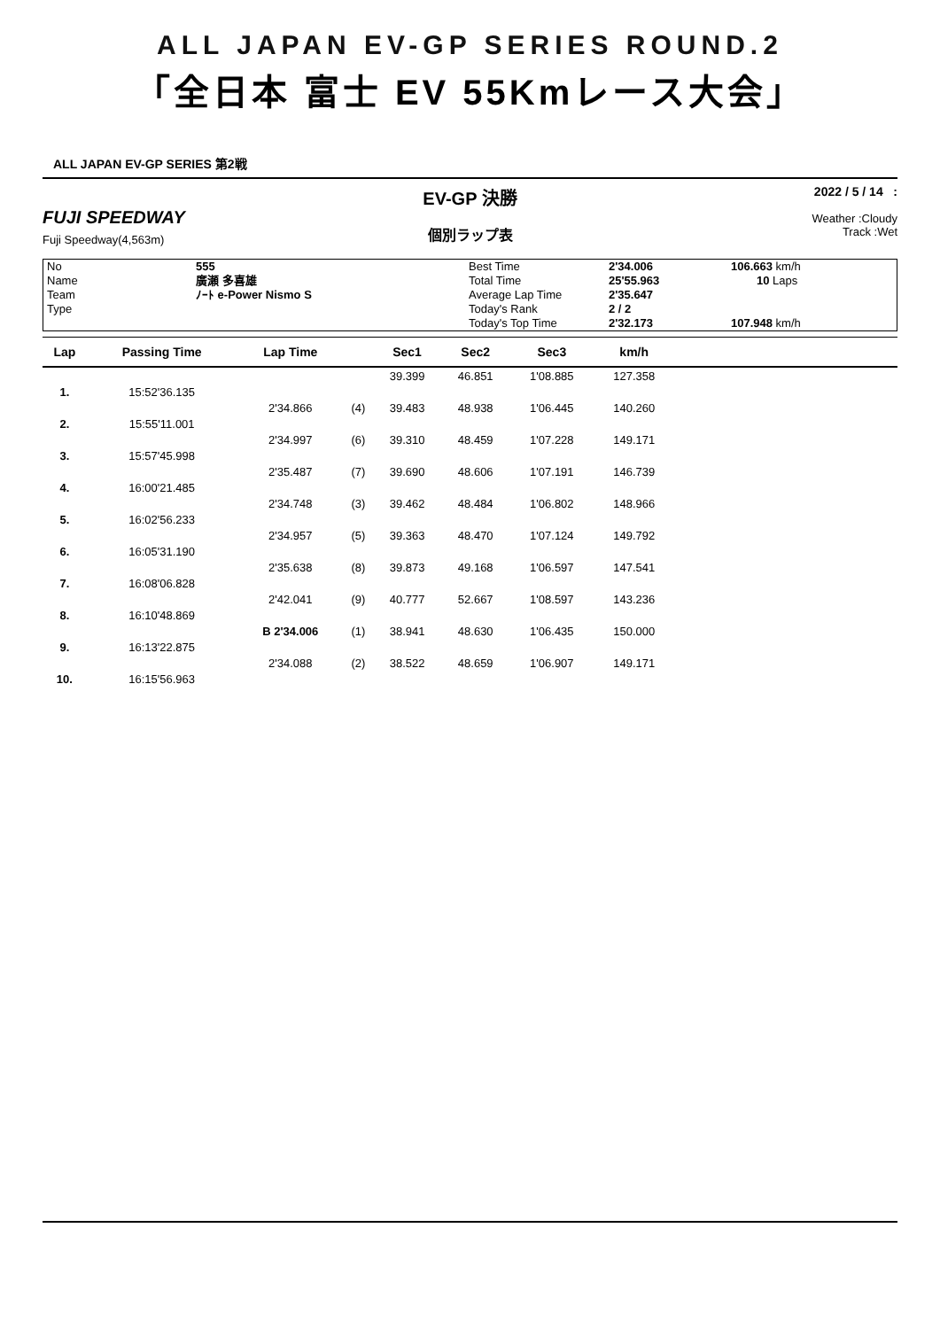ALL JAPAN EV-GP SERIES ROUND.2
「全日本 富士 EV 55Kmレース大会」
ALL JAPAN EV-GP SERIES 第2戦
FUJI SPEEDWAY
Fuji Speedway(4,563m)
EV-GP 決勝
個別ラップ表
2022 / 5 / 14 :
Weather :Cloudy
Track :Wet
| No Name Team Type | 555 廣瀬 多喜雄 ﾉｰﾄ e-Power Nismo S | Best Time Total Time Average Lap Time Today's Rank Today's Top Time | 2'34.006 25'55.963 2'35.647 2 / 2 2'32.173 | 106.663 km/h 10 Laps 107.948 km/h |
| Lap | Passing Time | Lap Time | | Sec1 | Sec2 | Sec3 | km/h | |
| --- | --- | --- | --- | --- | --- | --- | --- | --- |
| | | | | 39.399 | 46.851 | 1'08.885 | 127.358 | |
| 1. | 15:52'36.135 | | | | | | | |
| | | 2'34.866 | (4) | 39.483 | 48.938 | 1'06.445 | 140.260 | |
| 2. | 15:55'11.001 | | | | | | | |
| | | 2'34.997 | (6) | 39.310 | 48.459 | 1'07.228 | 149.171 | |
| 3. | 15:57'45.998 | | | | | | | |
| | | 2'35.487 | (7) | 39.690 | 48.606 | 1'07.191 | 146.739 | |
| 4. | 16:00'21.485 | | | | | | | |
| | | 2'34.748 | (3) | 39.462 | 48.484 | 1'06.802 | 148.966 | |
| 5. | 16:02'56.233 | | | | | | | |
| | | 2'34.957 | (5) | 39.363 | 48.470 | 1'07.124 | 149.792 | |
| 6. | 16:05'31.190 | | | | | | | |
| | | 2'35.638 | (8) | 39.873 | 49.168 | 1'06.597 | 147.541 | |
| 7. | 16:08'06.828 | | | | | | | |
| | | 2'42.041 | (9) | 40.777 | 52.667 | 1'08.597 | 143.236 | |
| 8. | 16:10'48.869 | | | | | | | |
| | | B 2'34.006 | (1) | 38.941 | 48.630 | 1'06.435 | 150.000 | |
| 9. | 16:13'22.875 | | | | | | | |
| | | 2'34.088 | (2) | 38.522 | 48.659 | 1'06.907 | 149.171 | |
| 10. | 16:15'56.963 | | | | | | | |